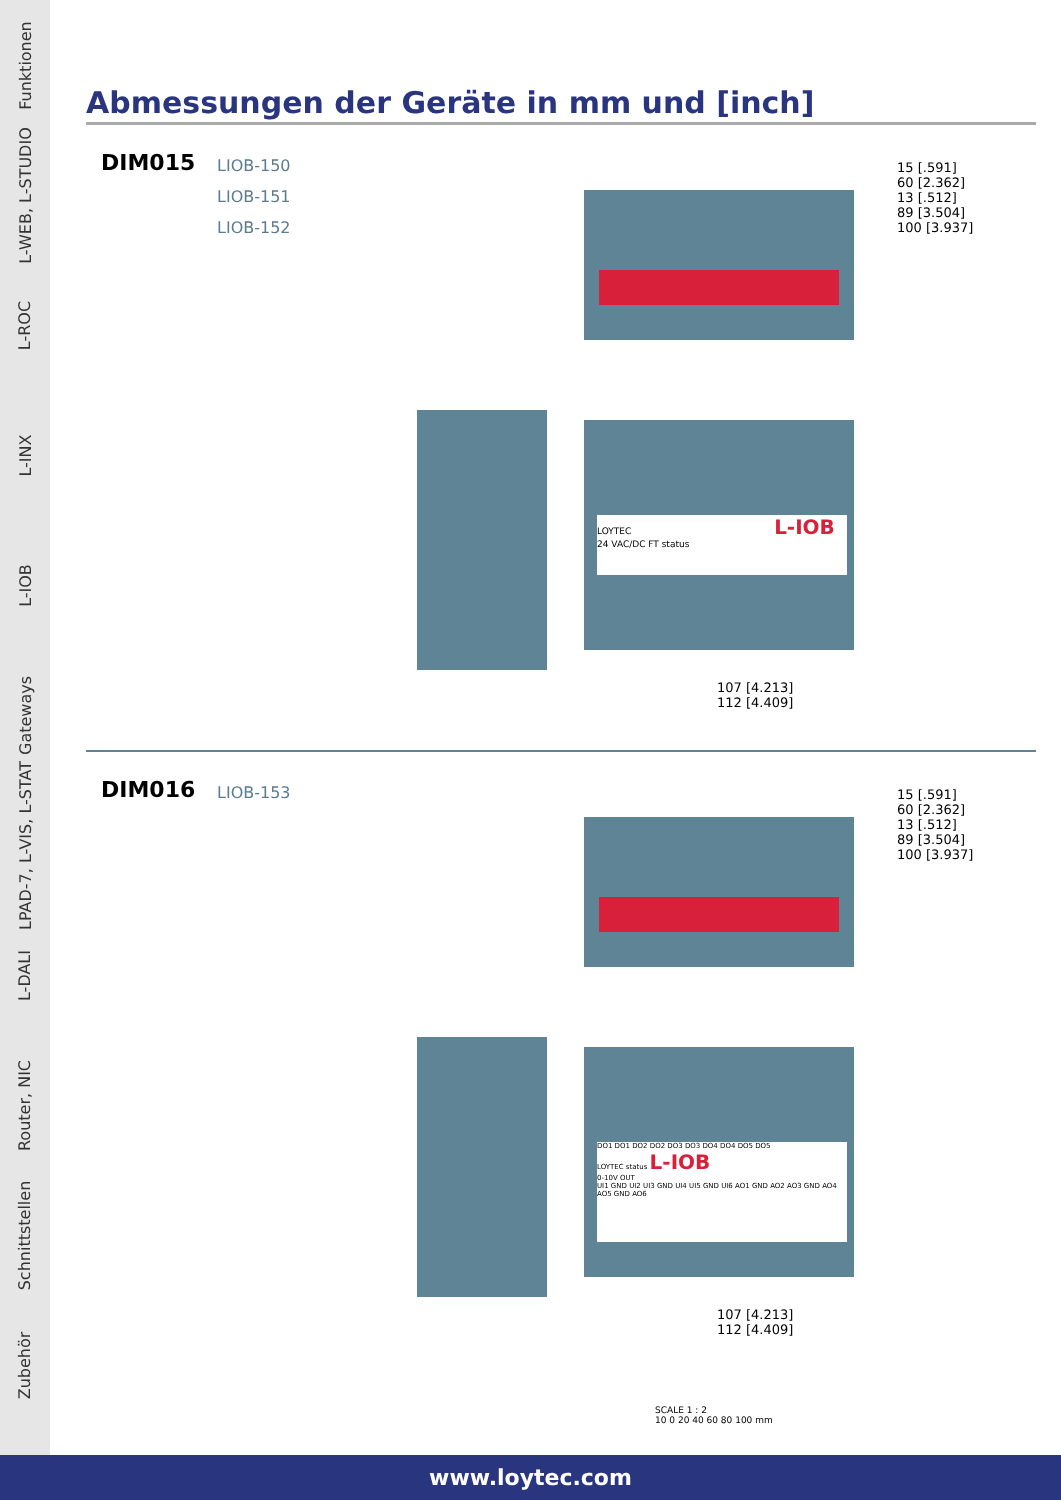Funktionen
L-WEB, L-STUDIO
L-ROC
L-INX
L-IOB
Gateways
LPAD-7, L-VIS, L-STAT
L-DALI
Router, NIC
Schnittstellen
Zubehör
Abmessungen der Geräte in mm und [inch]
DIM015
LIOB-150
LIOB-151
LIOB-152
LOYTEC L-IOB
24 VAC/DC FT status
15 [.591]
60 [2.362]
13 [.512]
89 [3.504]
100 [3.937]
107 [4.213]
112 [4.409]
DIM016
LIOB-153
DO1 DO1 DO2 DO2 DO3 DO3 DO4 DO4 DO5 DO5
LOYTEC status L-IOB
0-10V OUT
UI1 GND UI2 UI3 GND UI4 UI5 GND UI6 AO1 GND AO2 AO3 GND AO4 AO5 GND AO6
15 [.591]
60 [2.362]
13 [.512]
89 [3.504]
100 [3.937]
107 [4.213]
112 [4.409]
SCALE 1 : 2
10 0 20 40 60 80 100 mm
www.loytec.com